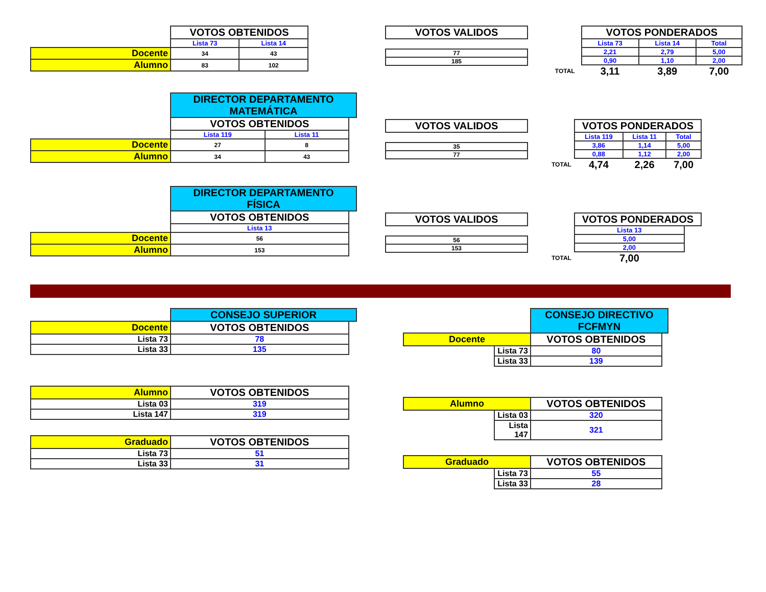| | VOTOS OBTENIDOS | |
| | Lista 73 | Lista 14 |
| Docente | 34 | 43 |
| Alumno | 83 | 102 |
| VOTOS VALIDOS |
| --- |
| 77 |
| 185 |
| | VOTOS PONDERADOS | | |
| | Lista 73 | Lista 14 | Total |
| | 2,21 | 2,79 | 5,00 |
| | 0,90 | 1,10 | 2,00 |
| TOTAL | 3,11 | 3,89 | 7,00 |
| | DIRECTOR DEPARTAMENTO MATEMÁTICA | | |
| | VOTOS OBTENIDOS | | |
| | Lista 119 | Lista 11 | |
| Docente | 27 | 8 | |
| Alumno | 34 | 43 | |
| VOTOS VALIDOS |
| --- |
| 35 |
| 77 |
| | VOTOS PONDERADOS | | |
| | Lista 119 | Lista 11 | Total |
| | 3,86 | 1,14 | 5,00 |
| | 0,88 | 1,12 | 2,00 |
| TOTAL | 4,74 | 2,26 | 7,00 |
| | DIRECTOR DEPARTAMENTO FÍSICA | |
| | VOTOS OBTENIDOS | |
| | Lista 13 | |
| Docente | 56 | |
| Alumno | 153 | |
| VOTOS VALIDOS |
| --- |
| 56 |
| 153 |
| | VOTOS PONDERADOS | |
| | Lista 13 | |
| | 5,00 | |
| | 2,00 | |
| TOTAL | 7,00 | |
| | CONSEJO SUPERIOR | |
| Docente | VOTOS OBTENIDOS | |
| Lista 73 | 78 | |
| Lista 33 | 135 | |
| Alumno | VOTOS OBTENIDOS | |
| Lista 03 | 319 | |
| Lista 147 | 319 | |
| Graduado | VOTOS OBTENIDOS | |
| Lista 73 | 51 | |
| Lista 33 | 31 | |
| | | CONSEJO DIRECTIVO FCFMYN | |
| Docente | | VOTOS OBTENIDOS | |
| | Lista 73 | 80 | |
| | Lista 33 | 139 | |
| Alumno | | VOTOS OBTENIDOS | |
| | Lista 03 | 320 | |
| | Lista 147 | 321 | |
| Graduado | | VOTOS OBTENIDOS | |
| | Lista 73 | 55 | |
| | Lista 33 | 28 | |